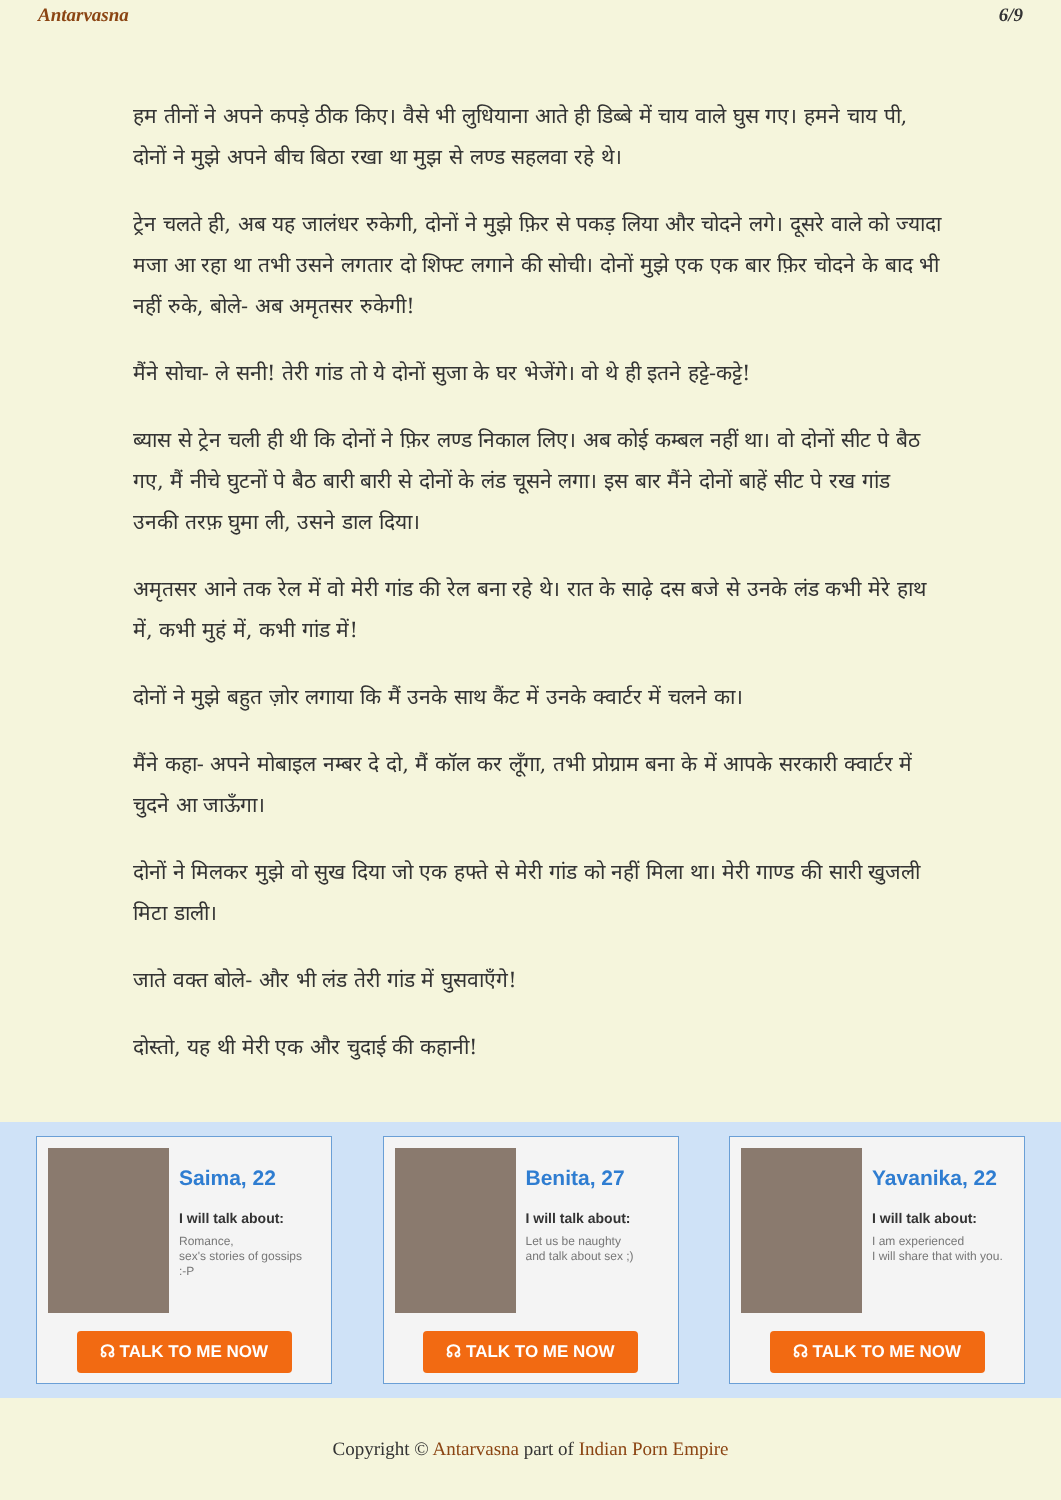Antarvasna 6/9
हम तीनों ने अपने कपड़े ठीक किए। वैसे भी लुधियाना आते ही डिब्बे में चाय वाले घुस गए। हमने चाय पी, दोनों ने मुझे अपने बीच बिठा रखा था मुझ से लण्ड सहलवा रहे थे।
ट्रेन चलते ही, अब यह जालंधर रुकेगी, दोनों ने मुझे फ़िर से पकड़ लिया और चोदने लगे। दूसरे वाले को ज्यादा मजा आ रहा था तभी उसने लगतार दो शिफ्ट लगाने की सोची। दोनों मुझे एक एक बार फ़िर चोदने के बाद भी नहीं रुके, बोले- अब अमृतसर रुकेगी!
मैंने सोचा- ले सनी! तेरी गांड तो ये दोनों सुजा के घर भेजेंगे। वो थे ही इतने हट्टे-कट्टे!
ब्यास से ट्रेन चली ही थी कि दोनों ने फ़िर लण्ड निकाल लिए। अब कोई कम्बल नहीं था। वो दोनों सीट पे बैठ गए, मैं नीचे घुटनों पे बैठ बारी बारी से दोनों के लंड चूसने लगा। इस बार मैंने दोनों बाहें सीट पे रख गांड उनकी तरफ़ घुमा ली, उसने डाल दिया।
अमृतसर आने तक रेल में वो मेरी गांड की रेल बना रहे थे। रात के साढ़े दस बजे से उनके लंड कभी मेरे हाथ में, कभी मुहं में, कभी गांड में!
दोनों ने मुझे बहुत ज़ोर लगाया कि मैं उनके साथ कैंट में उनके क्वार्टर में चलने का।
मैंने कहा- अपने मोबाइल नम्बर दे दो, मैं कॉल कर लूँगा, तभी प्रोग्राम बना के में आपके सरकारी क्वार्टर में चुदने आ जाऊँगा।
दोनों ने मिलकर मुझे वो सुख दिया जो एक हफ्ते से मेरी गांड को नहीं मिला था। मेरी गाण्ड की सारी खुजली मिटा डाली।
जाते वक्त बोले- और भी लंड तेरी गांड में घुसवाएँगे!
दोस्तो, यह थी मेरी एक और चुदाई की कहानी!
Saima, 22
I will talk about:
Romance,
sex's stories of gossips
:-P
☊ TALK TO ME NOW
Benita, 27
I will talk about:
Let us be naughty
and talk about sex ;)
☊ TALK TO ME NOW
Yavanika, 22
I will talk about:
I am experienced
I will share that with you.
☊ TALK TO ME NOW
Copyright © Antarvasna part of Indian Porn Empire